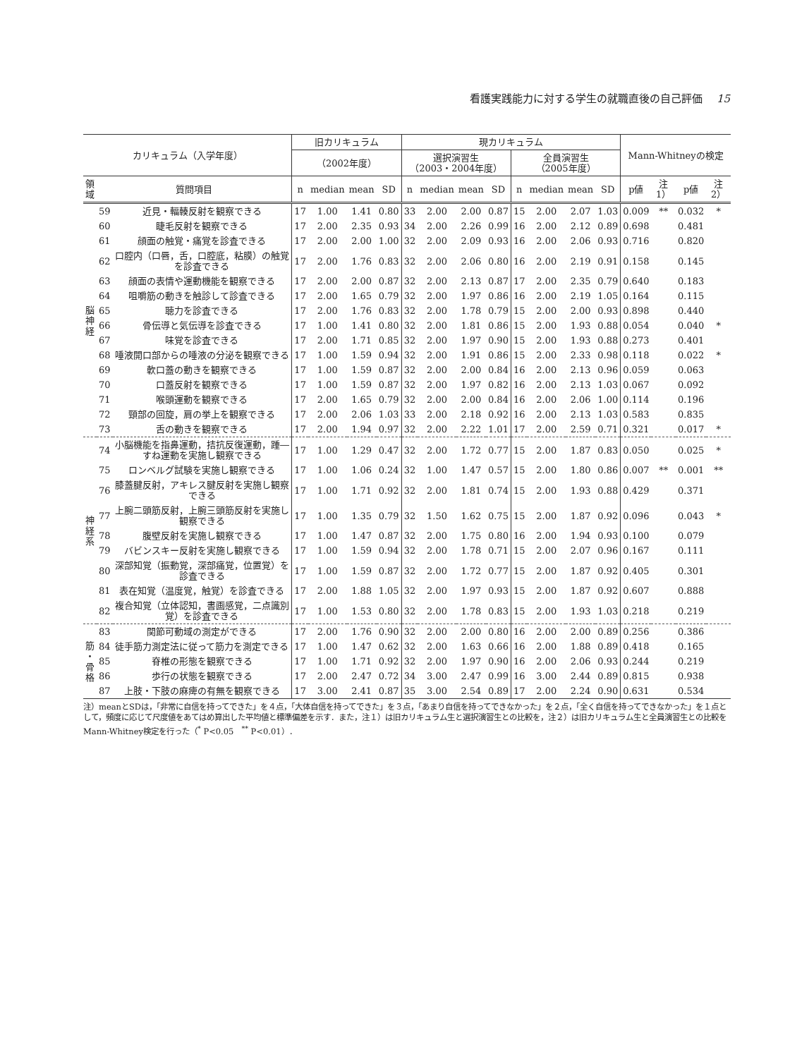看護実践能力に対する学生の就職直後の自己評価 15
| カリキュラム（入学年度） | | | 旧カリキュラム | | | | 現カリキュラム | | | | | | | | Mann-Whitneyの検定 | | | |
| --- | --- | --- | --- | --- | --- | --- | --- | --- | --- | --- | --- | --- | --- | --- | --- | --- | --- | --- |
| | | | （2002年度） | | | | 選択演習生 （2003・2004年度） | | | | 全員演習生 （2005年度） | | | | | | | |
| 領 域 | 質問項目 | | n | median | mean | SD | n | median | mean | SD | n | median | mean | SD | p値 | 注1） | p値 | 注2） |
| 脳 神 経 | 59 | 近見・輻輳反射を観察できる | 17 | 1.00 | 1.41 | 0.80 | 33 | 2.00 | 2.00 | 0.87 | 15 | 2.00 | 2.07 | 1.03 | 0.009 | ** | 0.032 | * |
| | 60 | 睫毛反射を観察できる | 17 | 2.00 | 2.35 | 0.93 | 34 | 2.00 | 2.26 | 0.99 | 16 | 2.00 | 2.12 | 0.89 | 0.698 | | 0.481 | |
| | 61 | 顔面の触覚・痛覚を診査できる | 17 | 2.00 | 2.00 | 1.00 | 32 | 2.00 | 2.09 | 0.93 | 16 | 2.00 | 2.06 | 0.93 | 0.716 | | 0.820 | |
| | 62 | 口腔内（口唇，舌，口腔底，粘膜）の触覚を診査できる | 17 | 2.00 | 1.76 | 0.83 | 32 | 2.00 | 2.06 | 0.80 | 16 | 2.00 | 2.19 | 0.91 | 0.158 | | 0.145 | |
| | 63 | 顔面の表情や運動機能を観察できる | 17 | 2.00 | 2.00 | 0.87 | 32 | 2.00 | 2.13 | 0.87 | 17 | 2.00 | 2.35 | 0.79 | 0.640 | | 0.183 | |
| | 64 | 咀嚼筋の動きを触診して診査できる | 17 | 2.00 | 1.65 | 0.79 | 32 | 2.00 | 1.97 | 0.86 | 16 | 2.00 | 2.19 | 1.05 | 0.164 | | 0.115 | |
| | 65 | 聴力を診査できる | 17 | 2.00 | 1.76 | 0.83 | 32 | 2.00 | 1.78 | 0.79 | 15 | 2.00 | 2.00 | 0.93 | 0.898 | | 0.440 | |
| | 66 | 骨伝導と気伝導を診査できる | 17 | 1.00 | 1.41 | 0.80 | 32 | 2.00 | 1.81 | 0.86 | 15 | 2.00 | 1.93 | 0.88 | 0.054 | | 0.040 | * |
| | 67 | 味覚を診査できる | 17 | 2.00 | 1.71 | 0.85 | 32 | 2.00 | 1.97 | 0.90 | 15 | 2.00 | 1.93 | 0.88 | 0.273 | | 0.401 | |
| | 68 | 唾液開口部からの唾液の分泌を観察できる | 17 | 1.00 | 1.59 | 0.94 | 32 | 2.00 | 1.91 | 0.86 | 15 | 2.00 | 2.33 | 0.98 | 0.118 | | 0.022 | * |
| | 69 | 軟口蓋の動きを観察できる | 17 | 1.00 | 1.59 | 0.87 | 32 | 2.00 | 2.00 | 0.84 | 16 | 2.00 | 2.13 | 0.96 | 0.059 | | 0.063 | |
| | 70 | 口蓋反射を観察できる | 17 | 1.00 | 1.59 | 0.87 | 32 | 2.00 | 1.97 | 0.82 | 16 | 2.00 | 2.13 | 1.03 | 0.067 | | 0.092 | |
| | 71 | 喉頭運動を観察できる | 17 | 2.00 | 1.65 | 0.79 | 32 | 2.00 | 2.00 | 0.84 | 16 | 2.00 | 2.06 | 1.00 | 0.114 | | 0.196 | |
| | 72 | 頸部の回旋，肩の挙上を観察できる | 17 | 2.00 | 2.06 | 1.03 | 33 | 2.00 | 2.18 | 0.92 | 16 | 2.00 | 2.13 | 1.03 | 0.583 | | 0.835 | |
| | 73 | 舌の動きを観察できる | 17 | 2.00 | 1.94 | 0.97 | 32 | 2.00 | 2.22 | 1.01 | 17 | 2.00 | 2.59 | 0.71 | 0.321 | | 0.017 | * |
| 神 経 系 | 74 | 小脳機能を指鼻運動，拮抗反復運動，踵―すね運動を実施し観察できる | 17 | 1.00 | 1.29 | 0.47 | 32 | 2.00 | 1.72 | 0.77 | 15 | 2.00 | 1.87 | 0.83 | 0.050 | | 0.025 | * |
| | 75 | ロンベルグ試験を実施し観察できる | 17 | 1.00 | 1.06 | 0.24 | 32 | 1.00 | 1.47 | 0.57 | 15 | 2.00 | 1.80 | 0.86 | 0.007 | ** | 0.001 | ** |
| | 76 | 膝蓋腱反射，アキレス腱反射を実施し観察できる | 17 | 1.00 | 1.71 | 0.92 | 32 | 2.00 | 1.81 | 0.74 | 15 | 2.00 | 1.93 | 0.88 | 0.429 | | 0.371 | |
| | 77 | 上腕二頭筋反射，上腕三頭筋反射を実施し観察できる | 17 | 1.00 | 1.35 | 0.79 | 32 | 1.50 | 1.62 | 0.75 | 15 | 2.00 | 1.87 | 0.92 | 0.096 | | 0.043 | * |
| | 78 | 腹壁反射を実施し観察できる | 17 | 1.00 | 1.47 | 0.87 | 32 | 2.00 | 1.75 | 0.80 | 16 | 2.00 | 1.94 | 0.93 | 0.100 | | 0.079 | |
| | 79 | バビンスキー反射を実施し観察できる | 17 | 1.00 | 1.59 | 0.94 | 32 | 2.00 | 1.78 | 0.71 | 15 | 2.00 | 2.07 | 0.96 | 0.167 | | 0.111 | |
| | 80 | 深部知覚（振動覚，深部痛覚，位置覚）を診査できる | 17 | 1.00 | 1.59 | 0.87 | 32 | 2.00 | 1.72 | 0.77 | 15 | 2.00 | 1.87 | 0.92 | 0.405 | | 0.301 | |
| | 81 | 表在知覚（温度覚，触覚）を診査できる | 17 | 2.00 | 1.88 | 1.05 | 32 | 2.00 | 1.97 | 0.93 | 15 | 2.00 | 1.87 | 0.92 | 0.607 | | 0.888 | |
| | 82 | 複合知覚（立体認知，書画感覚，二点識別覚）を診査できる | 17 | 1.00 | 1.53 | 0.80 | 32 | 2.00 | 1.78 | 0.83 | 15 | 2.00 | 1.93 | 1.03 | 0.218 | | 0.219 | |
| 筋 ・ 骨 格 | 83 | 関節可動域の測定ができる | 17 | 2.00 | 1.76 | 0.90 | 32 | 2.00 | 2.00 | 0.80 | 16 | 2.00 | 2.00 | 0.89 | 0.256 | | 0.386 | |
| | 84 | 徒手筋力測定法に従って筋力を測定できる | 17 | 1.00 | 1.47 | 0.62 | 32 | 2.00 | 1.63 | 0.66 | 16 | 2.00 | 1.88 | 0.89 | 0.418 | | 0.165 | |
| | 85 | 脊椎の形態を観察できる | 17 | 1.00 | 1.71 | 0.92 | 32 | 2.00 | 1.97 | 0.90 | 16 | 2.00 | 2.06 | 0.93 | 0.244 | | 0.219 | |
| | 86 | 歩行の状態を観察できる | 17 | 2.00 | 2.47 | 0.72 | 34 | 3.00 | 2.47 | 0.99 | 16 | 3.00 | 2.44 | 0.89 | 0.815 | | 0.938 | |
| | 87 | 上肢・下肢の麻痺の有無を観察できる | 17 | 3.00 | 2.41 | 0.87 | 35 | 3.00 | 2.54 | 0.89 | 17 | 2.00 | 2.24 | 0.90 | 0.631 | | 0.534 | |
注）meanとSDは，「非常に自信を持ってできた」を４点，「大体自信を持ってできた」を３点，「あまり自信を持ってできなかった」を２点，「全く自信を持ってできなかった」を１点として，頻度に応じて尺度値をあてはめ算出した平均値と標準偏差を示す．また，注１）は旧カリキュラム生と選択演習生との比較を，注２）は旧カリキュラム生と全員演習生との比較をMann-Whitney検定を行った（<sup>*</sup> P<0.05　<sup>**</sup> P<0.01）．